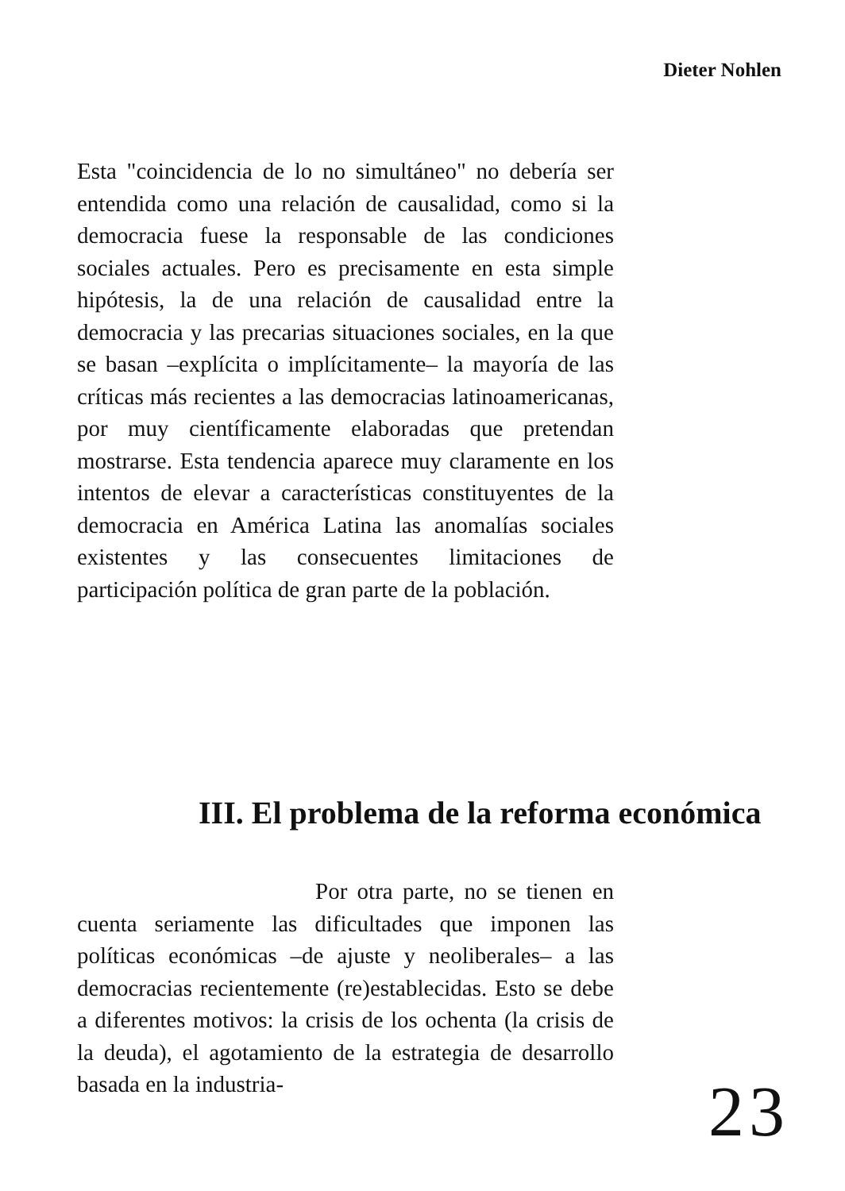Dieter Nohlen
Esta "coincidencia de lo no simultáneo" no debería ser entendida como una relación de causalidad, como si la democracia fuese la responsable de las condiciones sociales actuales. Pero es precisamente en esta simple hipótesis, la de una relación de causalidad entre la democracia y las precarias situaciones sociales, en la que se basan –explícita o implícitamente– la mayoría de las críticas más recientes a las democracias latinoamericanas, por muy científicamente elaboradas que pretendan mostrarse. Esta tendencia aparece muy claramente en los intentos de elevar a características constituyentes de la democracia en América Latina las anomalías sociales existentes y las consecuentes limitaciones de participación política de gran parte de la población.
III. El problema de la reforma económica
Por otra parte, no se tienen en cuenta seriamente las dificultades que imponen las políticas económicas –de ajuste y neoliberales– a las democracias recientemente (re)establecidas. Esto se debe a diferentes motivos: la crisis de los ochenta (la crisis de la deuda), el agotamiento de la estrategia de desarrollo basada en la industria-
23